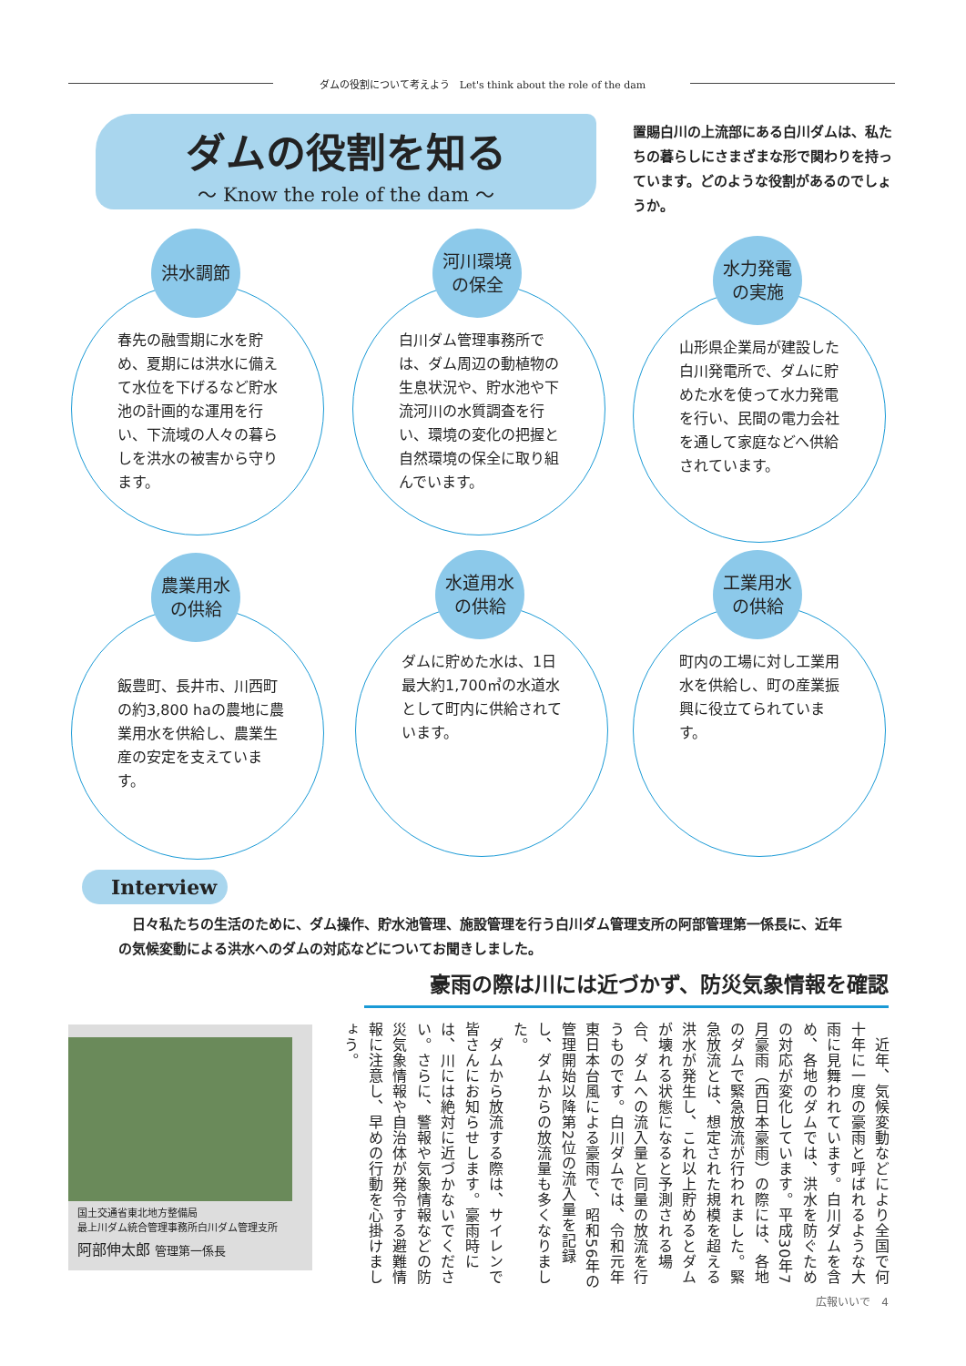ダムの役割について考えよう　Let's think about the role of the dam
ダムの役割を知る
～ Know the role of the dam ～
置賜白川の上流部にある白川ダムは、私たちの暮らしにさまざまな形で関わりを持っています。どのような役割があるのでしょうか。
洪水調節
春先の融雪期に水を貯め、夏期には洪水に備えて水位を下げるなど貯水池の計画的な運用を行い、下流域の人々の暮らしを洪水の被害から守ります。
河川環境
の保全
白川ダム管理事務所では、ダム周辺の動植物の生息状況や、貯水池や下流河川の水質調査を行い、環境の変化の把握と自然環境の保全に取り組んでいます。
水力発電
の実施
山形県企業局が建設した白川発電所で、ダムに貯めた水を使って水力発電を行い、民間の電力会社を通して家庭などへ供給されています。
農業用水
の供給
飯豊町、長井市、川西町の約3,800 haの農地に農業用水を供給し、農業生産の安定を支えています。
水道用水
の供給
ダムに貯めた水は、1日最大約1,700㎥の水道水として町内に供給されています。
工業用水
の供給
町内の工場に対し工業用水を供給し、町の産業振興に役立てられています。
Interview
　日々私たちの生活のために、ダム操作、貯水池管理、施設管理を行う白川ダム管理支所の阿部管理第一係長に、近年の気候変動による洪水へのダムの対応などについてお聞きしました。
豪雨の際は川には近づかず、防災気象情報を確認
国土交通省東北地方整備局
最上川ダム統合管理事務所白川ダム管理支所
阿部伸太郎 管理第一係長
　近年、気候変動などにより全国で何十年に一度の豪雨と呼ばれるような大雨に見舞われています。白川ダムを含め、各地のダムでは、洪水を防ぐための対応が変化しています。平成30年7月豪雨（西日本豪雨）の際には、各地のダムで緊急放流が行われました。緊急放流とは、想定された規模を超える洪水が発生し、これ以上貯めるとダムが壊れる状態になると予測される場合、ダムへの流入量と同量の放流を行うものです。白川ダムでは、令和元年東日本台風による豪雨で、昭和56年の管理開始以降第2位の流入量を記録し、ダムからの放流量も多くなりました。
　ダムから放流する際は、サイレンで皆さんにお知らせします。豪雨時には、川には絶対に近づかないでください。さらに、警報や気象情報などの防災気象情報や自治体が発令する避難情報に注意し、早めの行動を心掛けましょう。
広報いいで　4